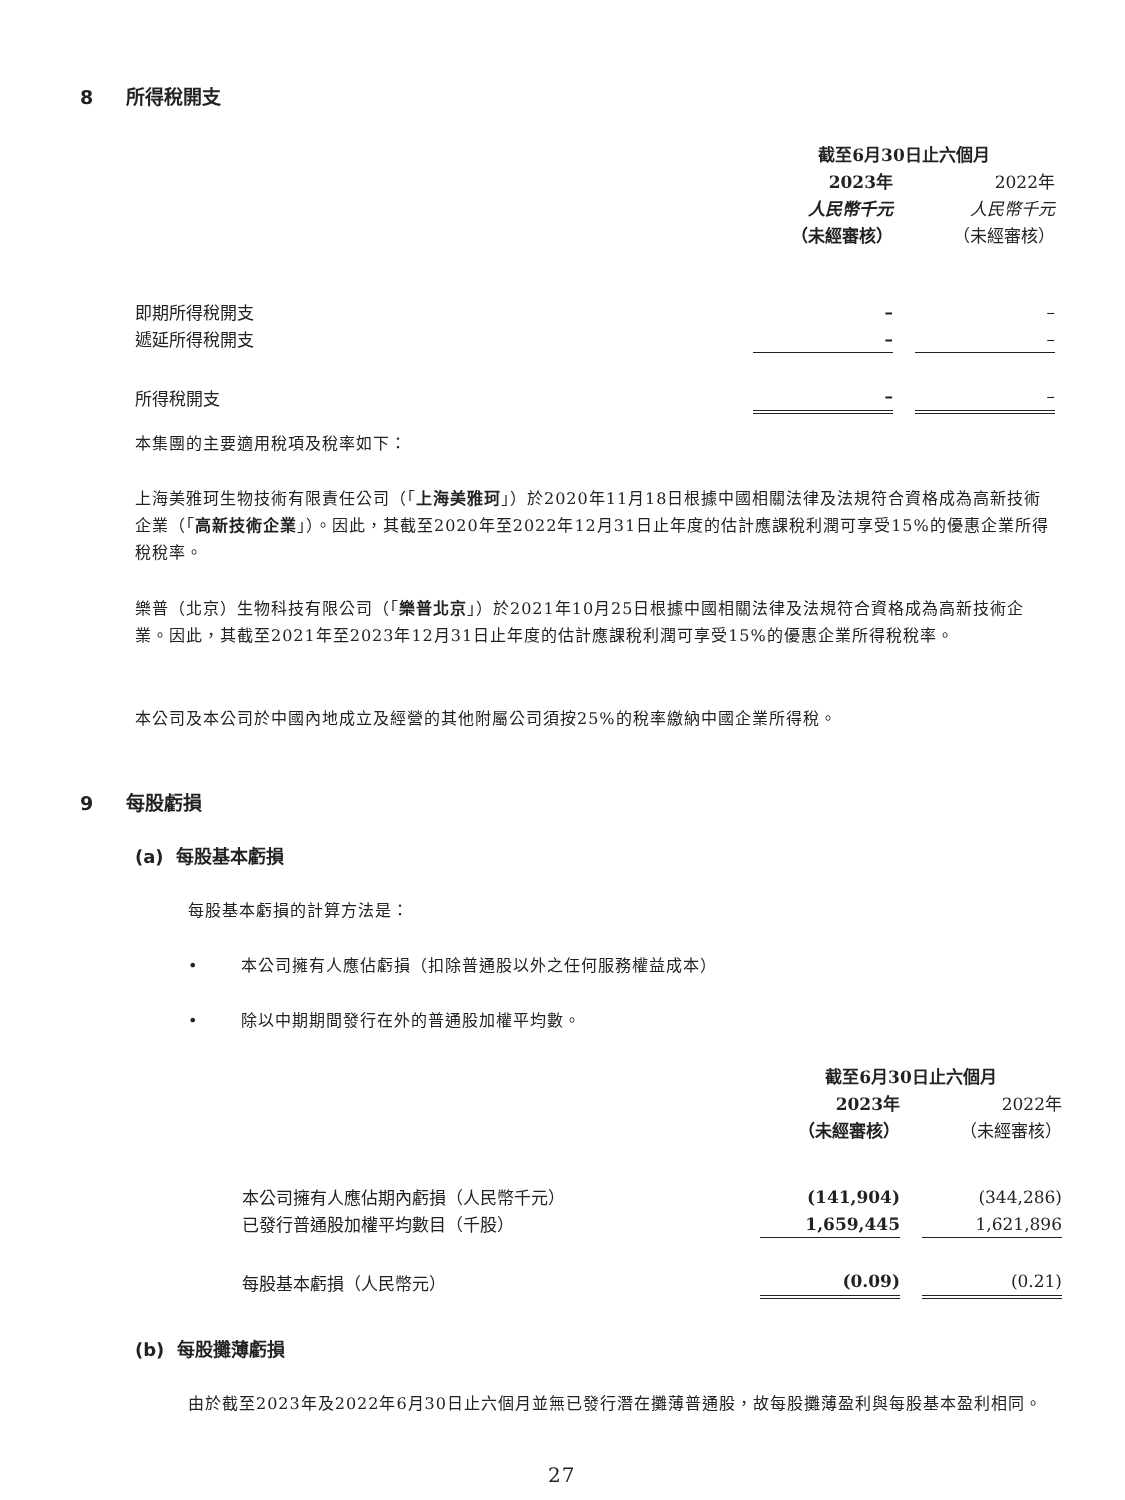8 所得稅開支
| | 截至6月30日止六個月 | | |
| | 2023年 | | 2022年 |
| | 人民幣千元 | | 人民幣千元 |
| | （未經審核） | | （未經審核） |
| 即期所得稅開支 | – | | – |
| 遞延所得稅開支 | – | | – |
| 所得稅開支 | – | | – |
本集團的主要適用稅項及稅率如下：
上海美雅珂生物技術有限責任公司（「上海美雅珂」）於2020年11月18日根據中國相關法律及法規符合資格成為高新技術企業（「高新技術企業」）。因此，其截至2020年至2022年12月31日止年度的估計應課稅利潤可享受15%的優惠企業所得稅稅率。
樂普（北京）生物科技有限公司（「樂普北京」）於2021年10月25日根據中國相關法律及法規符合資格成為高新技術企業。因此，其截至2021年至2023年12月31日止年度的估計應課稅利潤可享受15%的優惠企業所得稅稅率。
本公司及本公司於中國內地成立及經營的其他附屬公司須按25%的稅率繳納中國企業所得稅。
9 每股虧損
(a) 每股基本虧損
每股基本虧損的計算方法是：
• 本公司擁有人應佔虧損（扣除普通股以外之任何服務權益成本）
• 除以中期期間發行在外的普通股加權平均數。
| | 截至6月30日止六個月 | | |
| | 2023年 | | 2022年 |
| | （未經審核） | | （未經審核） |
| 本公司擁有人應佔期內虧損（人民幣千元） | (141,904) | | (344,286) |
| 已發行普通股加權平均數目（千股） | 1,659,445 | | 1,621,896 |
| 每股基本虧損（人民幣元） | (0.09) | | (0.21) |
(b) 每股攤薄虧損
由於截至2023年及2022年6月30日止六個月並無已發行潛在攤薄普通股，故每股攤薄盈利與每股基本盈利相同。
27